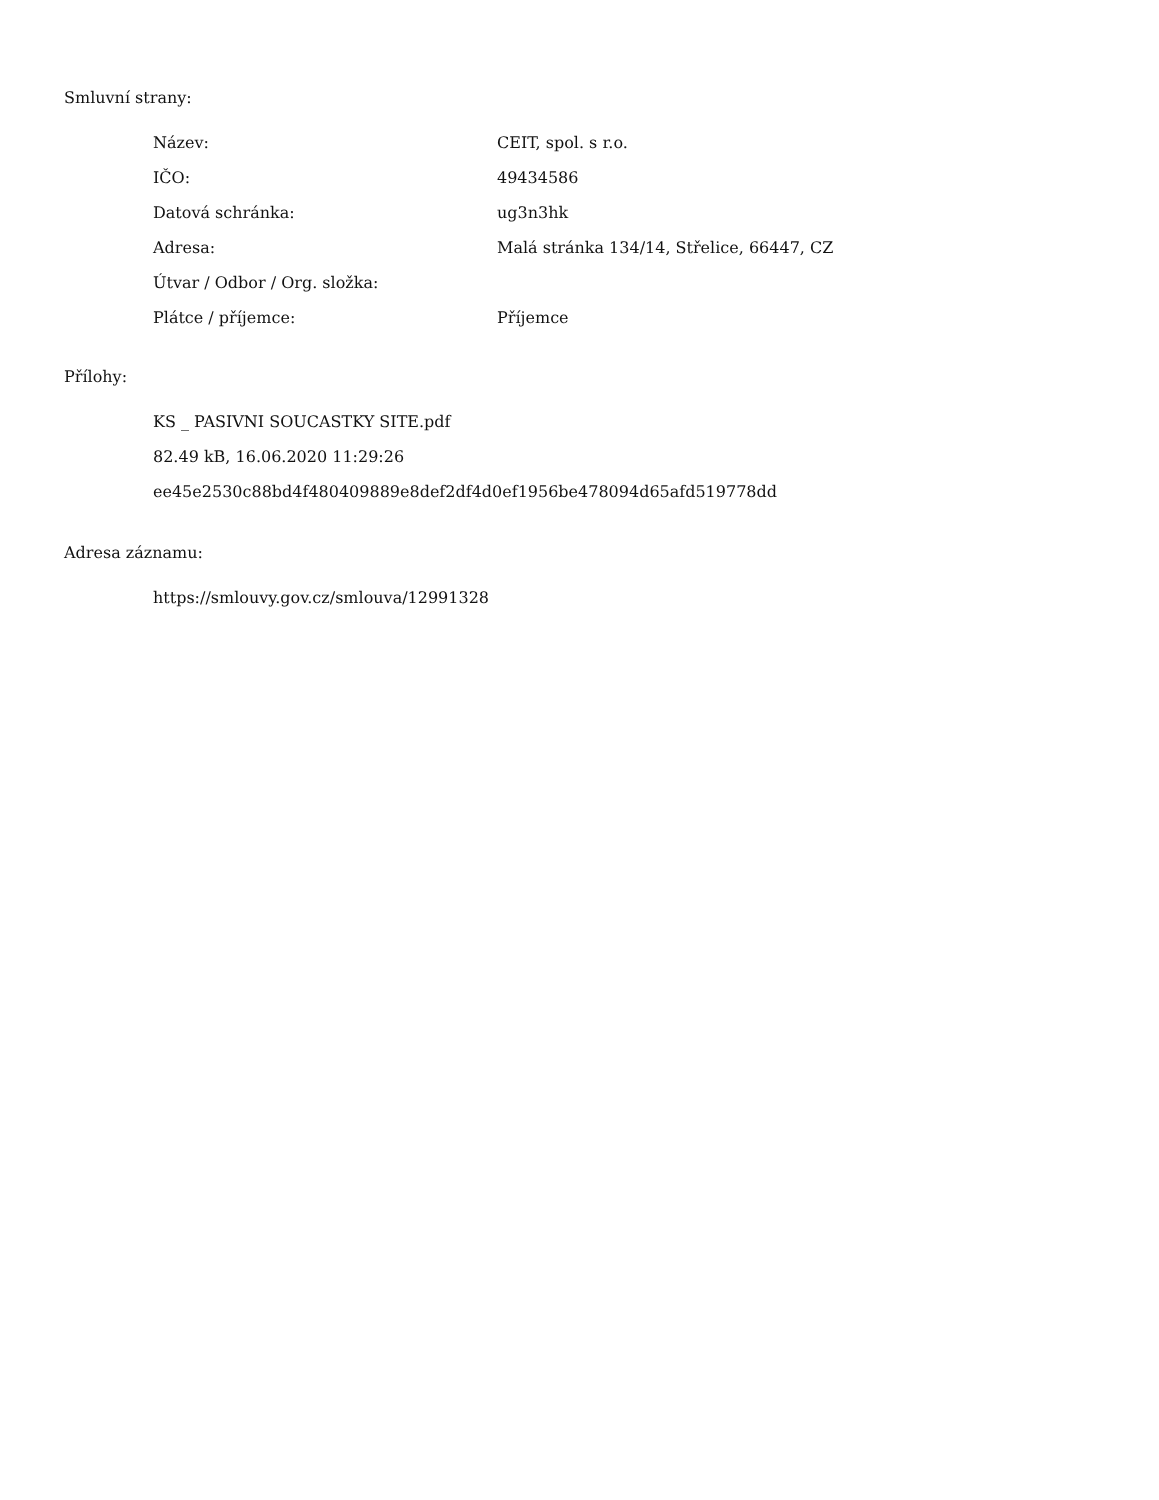Smluvní strany:
| Název: | CEIT, spol. s r.o. |
| IČO: | 49434586 |
| Datová schránka: | ug3n3hk |
| Adresa: | Malá stránka 134/14, Střelice, 66447, CZ |
| Útvar / Odbor / Org. složka: | |
| Plátce / příjemce: | Příjemce |
Přílohy:
KS _ PASIVNI SOUCASTKY SITE.pdf
82.49 kB, 16.06.2020 11:29:26
ee45e2530c88bd4f480409889e8def2df4d0ef1956be478094d65afd519778dd
Adresa záznamu:
https://smlouvy.gov.cz/smlouva/12991328